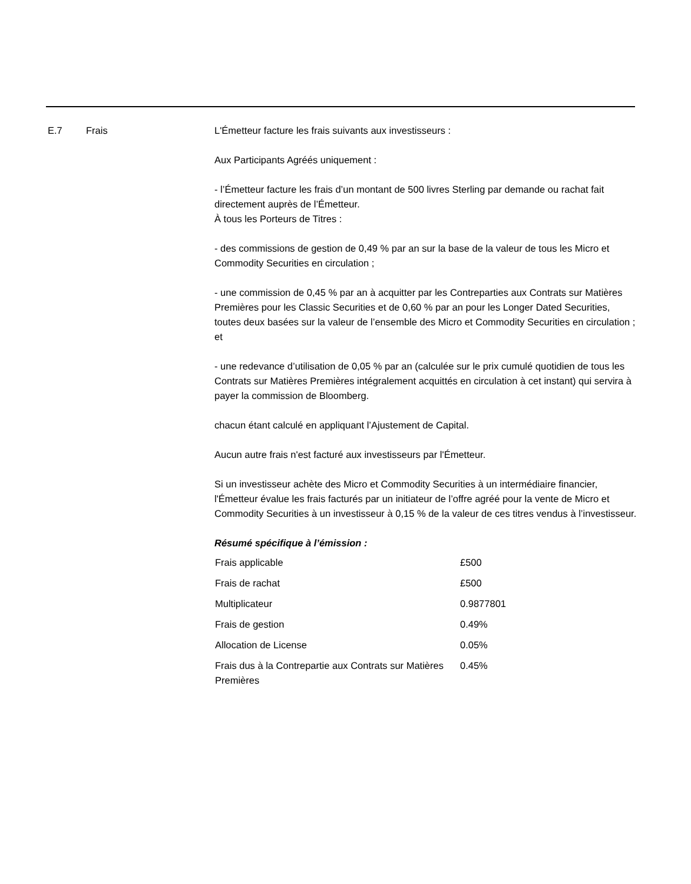E.7 Frais L'Émetteur facture les frais suivants aux investisseurs :
Aux Participants Agréés uniquement :
- l’Émetteur facture les frais d’un montant de 500 livres Sterling par demande ou rachat fait directement auprès de l’Émetteur.
À tous les Porteurs de Titres :
- des commissions de gestion de 0,49 % par an sur la base de la valeur de tous les Micro et Commodity Securities en circulation ;
- une commission de 0,45 % par an à acquitter par les Contreparties aux Contrats sur Matières Premières pour les Classic Securities et de 0,60 % par an pour les Longer Dated Securities, toutes deux basées sur la valeur de l’ensemble des Micro et Commodity Securities en circulation ; et
- une redevance d’utilisation de 0,05 % par an (calculée sur le prix cumulé quotidien de tous les Contrats sur Matières Premières intégralement acquittés en circulation à cet instant) qui servira à payer la commission de Bloomberg.
chacun étant calculé en appliquant l’Ajustement de Capital.
Aucun autre frais n'est facturé aux investisseurs par l'Émetteur.
Si un investisseur achète des Micro et Commodity Securities à un intermédiaire financier, l'Émetteur évalue les frais facturés par un initiateur de l’offre agréé pour la vente de Micro et Commodity Securities à un investisseur à 0,15 % de la valeur de ces titres vendus à l’investisseur.
Résumé spécifique à l’émission :
| Frais applicable | £500 |
| Frais de rachat | £500 |
| Multiplicateur | 0.9877801 |
| Frais de gestion | 0.49% |
| Allocation de License | 0.05% |
| Frais dus à la Contrepartie aux Contrats sur Matières Premières | 0.45% |